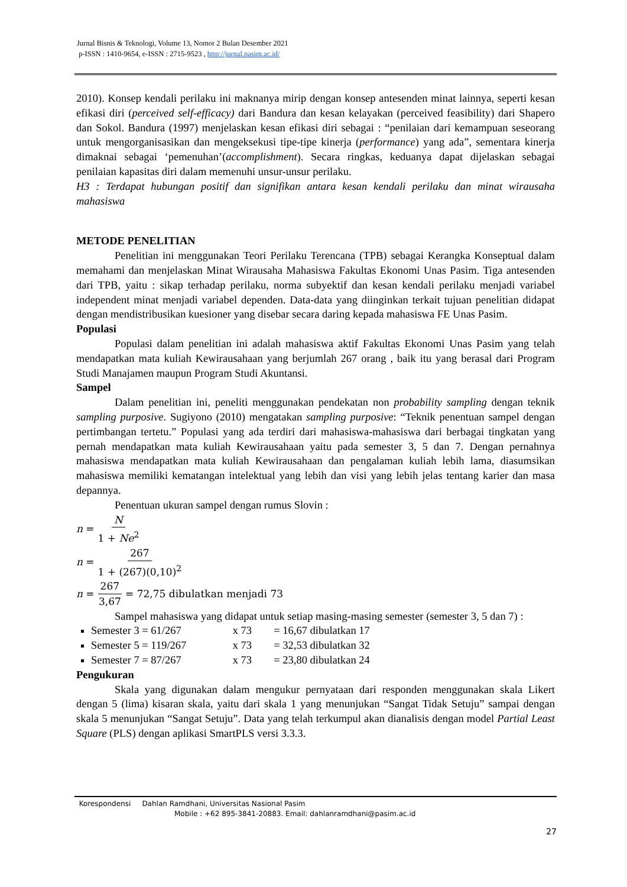Jurnal Bisnis & Teknologi, Volume 13, Nomor 2 Bulan Desember 2021
p-ISSN : 1410-9654, e-ISSN : 2715-9523 , http://jurnal.pasim.ac.id/
2010). Konsep kendali perilaku ini maknanya mirip dengan konsep antesenden minat lainnya, seperti kesan efikasi diri (perceived self-efficacy) dari Bandura dan kesan kelayakan (perceived feasibility) dari Shapero dan Sokol. Bandura (1997) menjelaskan kesan efikasi diri sebagai : “penilaian dari kemampuan seseorang untuk mengorganisasikan dan mengeksekusi tipe-tipe kinerja (performance) yang ada”, sementara kinerja dimaknai sebagai ‘pemenuhan’(accomplishment). Secara ringkas, keduanya dapat dijelaskan sebagai penilaian kapasitas diri dalam memenuhi unsur-unsur perilaku.
H3 : Terdapat hubungan positif dan signifikan antara kesan kendali perilaku dan minat wirausaha mahasiswa
METODE PENELITIAN
Penelitian ini menggunakan Teori Perilaku Terencana (TPB) sebagai Kerangka Konseptual dalam memahami dan menjelaskan Minat Wirausaha Mahasiswa Fakultas Ekonomi Unas Pasim. Tiga antesenden dari TPB, yaitu : sikap terhadap perilaku, norma subyektif dan kesan kendali perilaku menjadi variabel independent minat menjadi variabel dependen. Data-data yang diinginkan terkait tujuan penelitian didapat dengan mendistribusikan kuesioner yang disebar secara daring kepada mahasiswa FE Unas Pasim.
Populasi
Populasi dalam penelitian ini adalah mahasiswa aktif Fakultas Ekonomi Unas Pasim yang telah mendapatkan mata kuliah Kewirausahaan yang berjumlah 267 orang , baik itu yang berasal dari Program Studi Manajamen maupun Program Studi Akuntansi.
Sampel
Dalam penelitian ini, peneliti menggunakan pendekatan non probability sampling dengan teknik sampling purposive. Sugiyono (2010) mengatakan sampling purposive: “Teknik penentuan sampel dengan pertimbangan tertetu.” Populasi yang ada terdiri dari mahasiswa-mahasiswa dari berbagai tingkatan yang pernah mendapatkan mata kuliah Kewirausahaan yaitu pada semester 3, 5 dan 7. Dengan pernahnya mahasiswa mendapatkan mata kuliah Kewirausahaan dan pengalaman kuliah lebih lama, diasumsikan mahasiswa memiliki kematangan intelektual yang lebih dan visi yang lebih jelas tentang karier dan masa depannya.
Penentuan ukuran sampel dengan rumus Slovin :
n = N 1 + Ne<sup>2</sup>
n = 267 1 + (267)(0,10)<sup>2</sup>
n = 267 3,67 = 72,75 dibulatkan menjadi 73
Sampel mahasiswa yang didapat untuk setiap masing-masing semester (semester 3, 5 dan 7) :
Semester 3 = 61/267 x 73 = 16,67 dibulatkan 17
Semester 5 = 119/267 x 73 = 32,53 dibulatkan 32
Semester 7 = 87/267 x 73 = 23,80 dibulatkan 24
Pengukuran
Skala yang digunakan dalam mengukur pernyataan dari responden menggunakan skala Likert dengan 5 (lima) kisaran skala, yaitu dari skala 1 yang menunjukan “Sangat Tidak Setuju” sampai dengan skala 5 menunjukan “Sangat Setuju”. Data yang telah terkumpul akan dianalisis dengan model Partial Least Square (PLS) dengan aplikasi SmartPLS versi 3.3.3.
Korespondensi Dahlan Ramdhani, Universitas Nasional Pasim
Mobile : +62 895-3841-20883. Email: dahlanramdhani@pasim.ac.id
27